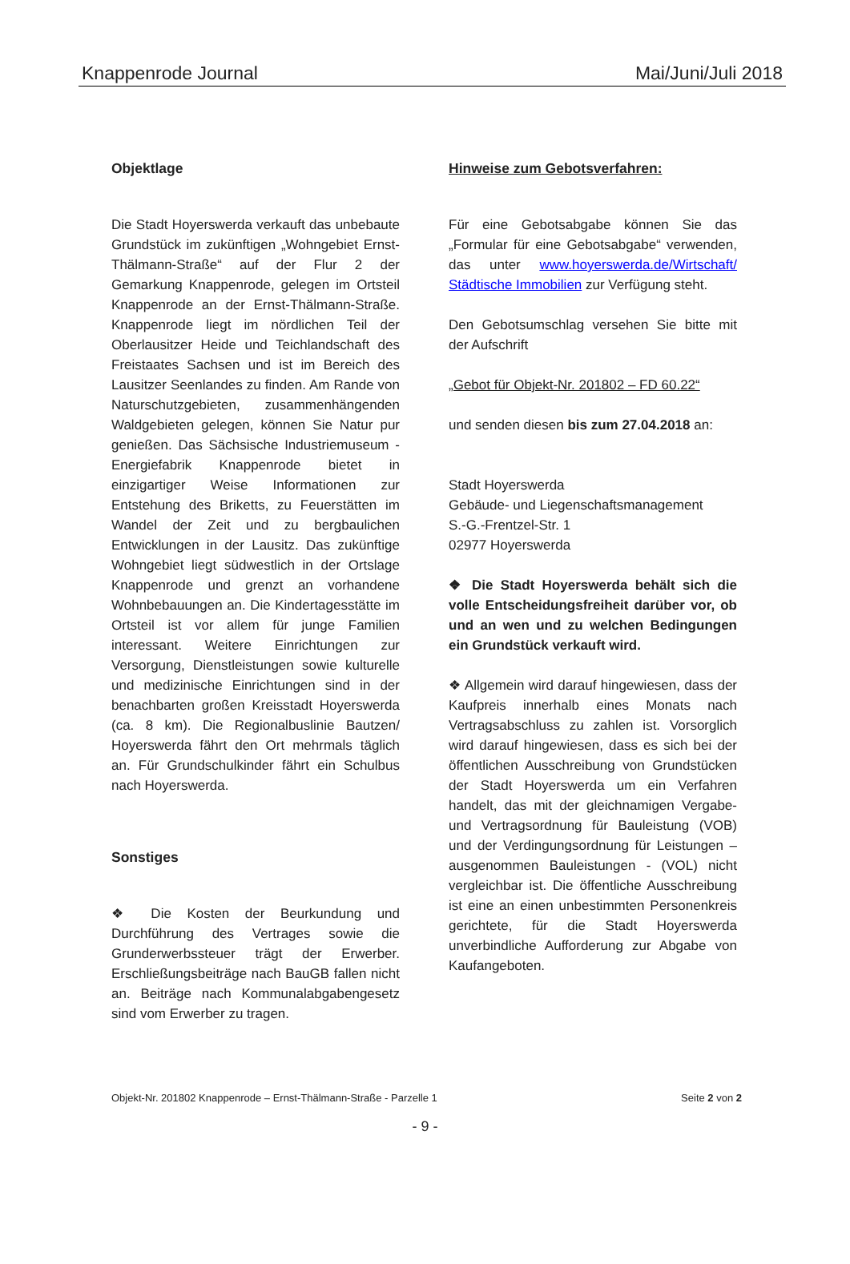Knappenrode Journal Mai/Juni/Juli 2018
Objektlage
Die Stadt Hoyerswerda verkauft das unbebaute Grundstück im zukünftigen „Wohngebiet Ernst-Thälmann-Straße“ auf der Flur 2 der Gemarkung Knappenrode, gelegen im Ortsteil Knappenrode an der Ernst-Thälmann-Straße. Knappenrode liegt im nördlichen Teil der Oberlausitzer Heide und Teichlandschaft des Freistaates Sachsen und ist im Bereich des Lausitzer Seenlandes zu finden. Am Rande von Naturschutzgebieten, zusammenhängenden Waldgebieten gelegen, können Sie Natur pur genießen. Das Sächsische Industriemuseum - Energiefabrik Knappenrode bietet in einzigartiger Weise Informationen zur Entstehung des Briketts, zu Feuerstätten im Wandel der Zeit und zu bergbaulichen Entwicklungen in der Lausitz. Das zukünftige Wohngebiet liegt südwestlich in der Ortslage Knappenrode und grenzt an vorhandene Wohnbebauungen an. Die Kindertagesstätte im Ortsteil ist vor allem für junge Familien interessant. Weitere Einrichtungen zur Versorgung, Dienstleistungen sowie kulturelle und medizinische Einrichtungen sind in der benachbarten großen Kreisstadt Hoyerswerda (ca. 8 km). Die Regionalbuslinie Bautzen/ Hoyerswerda fährt den Ort mehrmals täglich an. Für Grundschulkinder fährt ein Schulbus nach Hoyerswerda.
Sonstiges
❖ Die Kosten der Beurkundung und Durchführung des Vertrages sowie die Grunderwerbssteuer trägt der Erwerber. Erschließungsbeiträge nach BauGB fallen nicht an. Beiträge nach Kommunalabgabengesetz sind vom Erwerber zu tragen.
Hinweise zum Gebotsverfahren:
Für eine Gebotsabgabe können Sie das „Formular für eine Gebotsabgabe“ verwenden, das unter www.hoyerswerda.de/Wirtschaft/ Städtische Immobilien zur Verfügung steht.
Den Gebotsumschlag versehen Sie bitte mit der Aufschrift
„Gebot für Objekt-Nr. 201802 – FD 60.22“
und senden diesen bis zum 27.04.2018 an:
Stadt Hoyerswerda
Gebäude- und Liegenschaftsmanagement
S.-G.-Frentzel-Str. 1
02977 Hoyerswerda
❖ Die Stadt Hoyerswerda behält sich die volle Entscheidungsfreiheit darüber vor, ob und an wen und zu welchen Bedingungen ein Grundstück verkauft wird.
❖ Allgemein wird darauf hingewiesen, dass der Kaufpreis innerhalb eines Monats nach Vertragsabschluss zu zahlen ist. Vorsorglich wird darauf hingewiesen, dass es sich bei der öffentlichen Ausschreibung von Grundstücken der Stadt Hoyerswerda um ein Verfahren handelt, das mit der gleichnamigen Vergabe- und Vertragsordnung für Bauleistung (VOB) und der Verdingungsordnung für Leistungen – ausgenommen Bauleistungen - (VOL) nicht vergleichbar ist. Die öffentliche Ausschreibung ist eine an einen unbestimmten Personenkreis gerichtete, für die Stadt Hoyerswerda unverbindliche Aufforderung zur Abgabe von Kaufangeboten.
Objekt-Nr. 201802 Knappenrode – Ernst-Thälmann-Straße - Parzelle 1 Seite 2 von 2
- 9 -